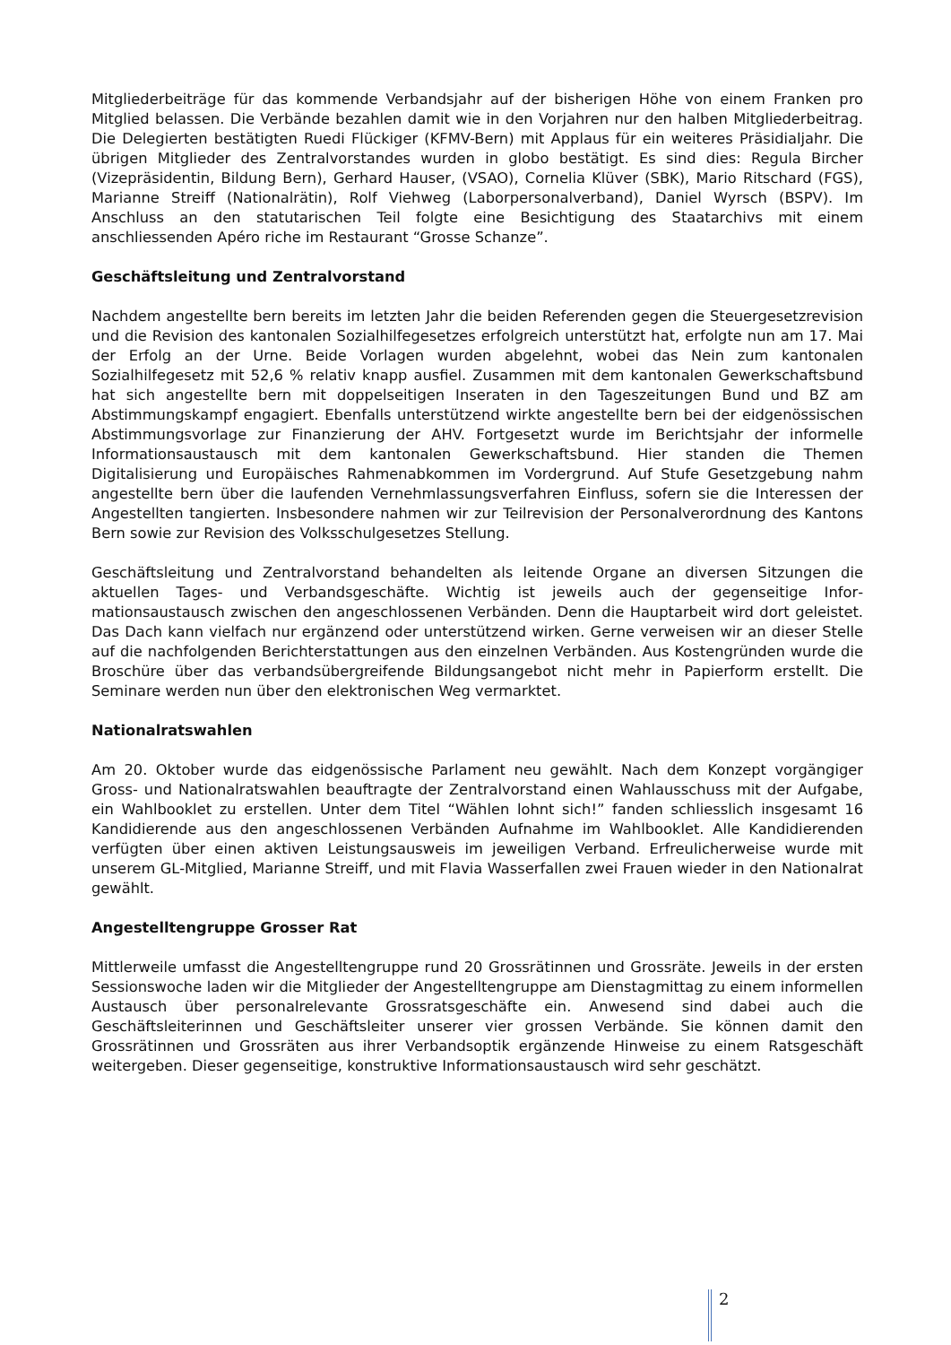Mitgliederbeiträge für das kommende Verbandsjahr auf der bisherigen Höhe von einem Franken pro Mitglied belassen. Die Verbände bezahlen damit wie in den Vorjahren nur den halben Mitgliederbeitrag. Die Delegierten bestätigten Ruedi Flückiger (KFMV-Bern) mit Applaus für ein weiteres Präsidialjahr. Die übrigen Mitglieder des Zentralvorstandes wurden in globo bestätigt. Es sind dies: Regula Bircher (Vizepräsidentin, Bildung Bern), Gerhard Hauser, (VSAO), Cornelia Klüver (SBK), Mario Ritschard (FGS), Marianne Streiff (Nationalrätin), Rolf Viehweg (Laborpersonalverband), Daniel Wyrsch (BSPV). Im Anschluss an den statutarischen Teil folgte eine Besichtigung des Staatarchivs mit einem anschliessenden Apéro riche im Restaurant “Grosse Schanze”.
Geschäftsleitung und Zentralvorstand
Nachdem angestellte bern bereits im letzten Jahr die beiden Referenden gegen die Steuerge­setzrevision und die Revision des kantonalen Sozialhilfegesetzes erfolgreich unterstützt hat, erfolgte nun am 17. Mai der Erfolg an der Urne. Beide Vorlagen wurden abgelehnt, wobei das Nein zum kantonalen Sozialhilfegesetz mit 52,6 % relativ knapp ausfiel. Zusammen mit dem kantonalen Gewerkschaftsbund hat sich angestellte bern mit doppelseitigen Inseraten in den Tageszeitungen Bund und BZ am Abstimmungskampf engagiert. Ebenfalls unterstützend wirkte angestellte bern bei der eidgenössischen Abstimmungsvorlage zur Finanzierung der AHV. Fortgesetzt wurde im Berichtsjahr der informelle Informationsaustausch mit dem kantonalen Gewerkschaftsbund. Hier standen die Themen Digitalisierung und Europäisches Rahmen­abkommen im Vordergrund. Auf Stufe Gesetzgebung nahm angestellte bern über die laufenden Vernehmlassungsverfahren Einfluss, sofern sie die Interessen der Angestellten tangierten. Insbesondere nahmen wir zur Teilrevision der Personalverordnung des Kantons Bern sowie zur Revision des Volksschulgesetzes Stellung.
Geschäftsleitung und Zentralvorstand behandelten als leitende Organe an diversen Sitzungen die aktuellen Tages- und Verbandsgeschäfte. Wichtig ist jeweils auch der gegenseitige Infor­mationsaustausch zwischen den angeschlossenen Verbänden. Denn die Hauptarbeit wird dort geleistet. Das Dach kann vielfach nur ergänzend oder unterstützend wirken. Gerne verweisen wir an dieser Stelle auf die nachfolgenden Berichterstattungen aus den einzelnen Verbänden. Aus Kostengründen wurde die Broschüre über das verbandsübergreifende Bildungsangebot nicht mehr in Papierform erstellt. Die Seminare werden nun über den elektronischen Weg vermarktet.
Nationalratswahlen
Am 20. Oktober wurde das eidgenössische Parlament neu gewählt. Nach dem Konzept vor­gängiger Gross- und Nationalratswahlen beauftragte der Zentralvorstand einen Wahlausschuss mit der Aufgabe, ein Wahlbooklet zu erstellen. Unter dem Titel “Wählen lohnt sich!” fanden schliesslich insgesamt 16 Kandidierende aus den angeschlossenen Verbänden Aufnahme im Wahlbooklet. Alle Kandidierenden verfügten über einen aktiven Leistungsausweis im jeweiligen Verband. Erfreulicherweise wurde mit unserem GL-Mitglied, Marianne Streiff, und mit Flavia Wasserfallen zwei Frauen wieder in den Nationalrat gewählt.
Angestelltengruppe Grosser Rat
Mittlerweile umfasst die Angestelltengruppe rund 20 Grossrätinnen und Grossräte. Jeweils in der ersten Sessionswoche laden wir die Mitglieder der Angestelltengruppe am Dienstagmittag zu einem informellen Austausch über personalrelevante Grossratsgeschäfte ein. Anwesend sind dabei auch die Geschäftsleiterinnen und Geschäftsleiter unserer vier grossen Verbände. Sie können damit den Grossrätinnen und Grossräten aus ihrer Verbandsoptik ergänzende Hinweise zu einem Ratsgeschäft weitergeben. Dieser gegenseitige, konstruktive Informationsaustausch wird sehr geschätzt.
2